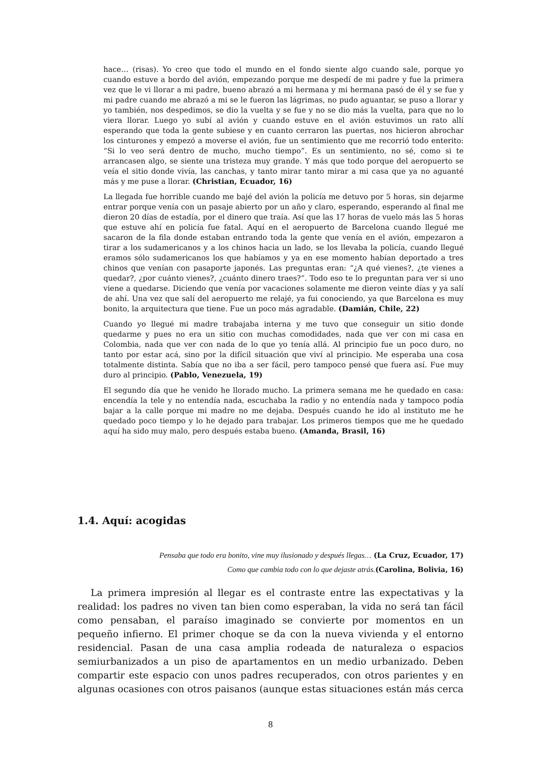hace… (risas). Yo creo que todo el mundo en el fondo siente algo cuando sale, porque yo cuando estuve a bordo del avión, empezando porque me despedí de mi padre y fue la primera vez que le vi llorar a mi padre, bueno abrazó a mi hermana y mi hermana pasó de él y se fue y mi padre cuando me abrazó a mi se le fueron las lágrimas, no pudo aguantar, se puso a llorar y yo también, nos despedimos, se dio la vuelta y se fue y no se dio más la vuelta, para que no lo viera llorar. Luego yo subí al avión y cuando estuve en el avión estuvimos un rato allí esperando que toda la gente subiese y en cuanto cerraron las puertas, nos hicieron abrochar los cinturones y empezó a moverse el avión, fue un sentimiento que me recorrió todo enterito: “Si lo veo será dentro de mucho, mucho tiempo”. Es un sentimiento, no sé, como si te arrancasen algo, se siente una tristeza muy grande. Y más que todo porque del aeropuerto se veía el sitio donde vivía, las canchas, y tanto mirar tanto mirar a mi casa que ya no aguanté más y me puse a llorar. (Christian, Ecuador, 16)
La llegada fue horrible cuando me bajé del avión la policía me detuvo por 5 horas, sin dejarme entrar porque venía con un pasaje abierto por un año y claro, esperando, esperando al final me dieron 20 días de estadía, por el dinero que traía. Así que las 17 horas de vuelo más las 5 horas que estuve ahí en policía fue fatal. Aquí en el aeropuerto de Barcelona cuando llegué me sacaron de la fila donde estaban entrando toda la gente que venía en el avión, empezaron a tirar a los sudamericanos y a los chinos hacia un lado, se los llevaba la policía, cuando llegué eramos sólo sudamericanos los que habíamos y ya en ese momento habían deportado a tres chinos que venían con pasaporte japonés. Las preguntas eran: “¿A qué vienes?, ¿te vienes a quedar?, ¿por cuánto vienes?, ¿cuánto dinero traes?”. Todo eso te lo preguntan para ver si uno viene a quedarse. Diciendo que venía por vacaciones solamente me dieron veinte días y ya salí de ahí. Una vez que salí del aeropuerto me relajé, ya fui conociendo, ya que Barcelona es muy bonito, la arquitectura que tiene. Fue un poco más agradable. (Damián, Chile, 22)
Cuando yo llegué mi madre trabajaba interna y me tuvo que conseguir un sitio donde quedarme y pues no era un sitio con muchas comodidades, nada que ver con mi casa en Colombia, nada que ver con nada de lo que yo tenía allá. Al principio fue un poco duro, no tanto por estar acá, sino por la difícil situación que viví al principio. Me esperaba una cosa totalmente distinta. Sabía que no iba a ser fácil, pero tampoco pensé que fuera así. Fue muy duro al principio. (Pablo, Venezuela, 19)
El segundo día que he venido he llorado mucho. La primera semana me he quedado en casa: encendía la tele y no entendía nada, escuchaba la radio y no entendía nada y tampoco podía bajar a la calle porque mi madre no me dejaba. Después cuando he ido al instituto me he quedado poco tiempo y lo he dejado para trabajar. Los primeros tiempos que me he quedado aquí ha sido muy malo, pero después estaba bueno. (Amanda, Brasil, 16)
1.4. Aquí: acogidas
Pensaba que todo era bonito, vine muy ilusionado y después llegas… (La Cruz, Ecuador, 17)
Como que cambia todo con lo que dejaste atrás.(Carolina, Bolivia, 16)
La primera impresión al llegar es el contraste entre las expectativas y la realidad: los padres no viven tan bien como esperaban, la vida no será tan fácil como pensaban, el paraíso imaginado se convierte por momentos en un pequeño infierno. El primer choque se da con la nueva vivienda y el entorno residencial. Pasan de una casa amplia rodeada de naturaleza o espacios semiurbanizados a un piso de apartamentos en un medio urbanizado. Deben compartir este espacio con unos padres recuperados, con otros parientes y en algunas ocasiones con otros paisanos (aunque estas situaciones están más cerca
8